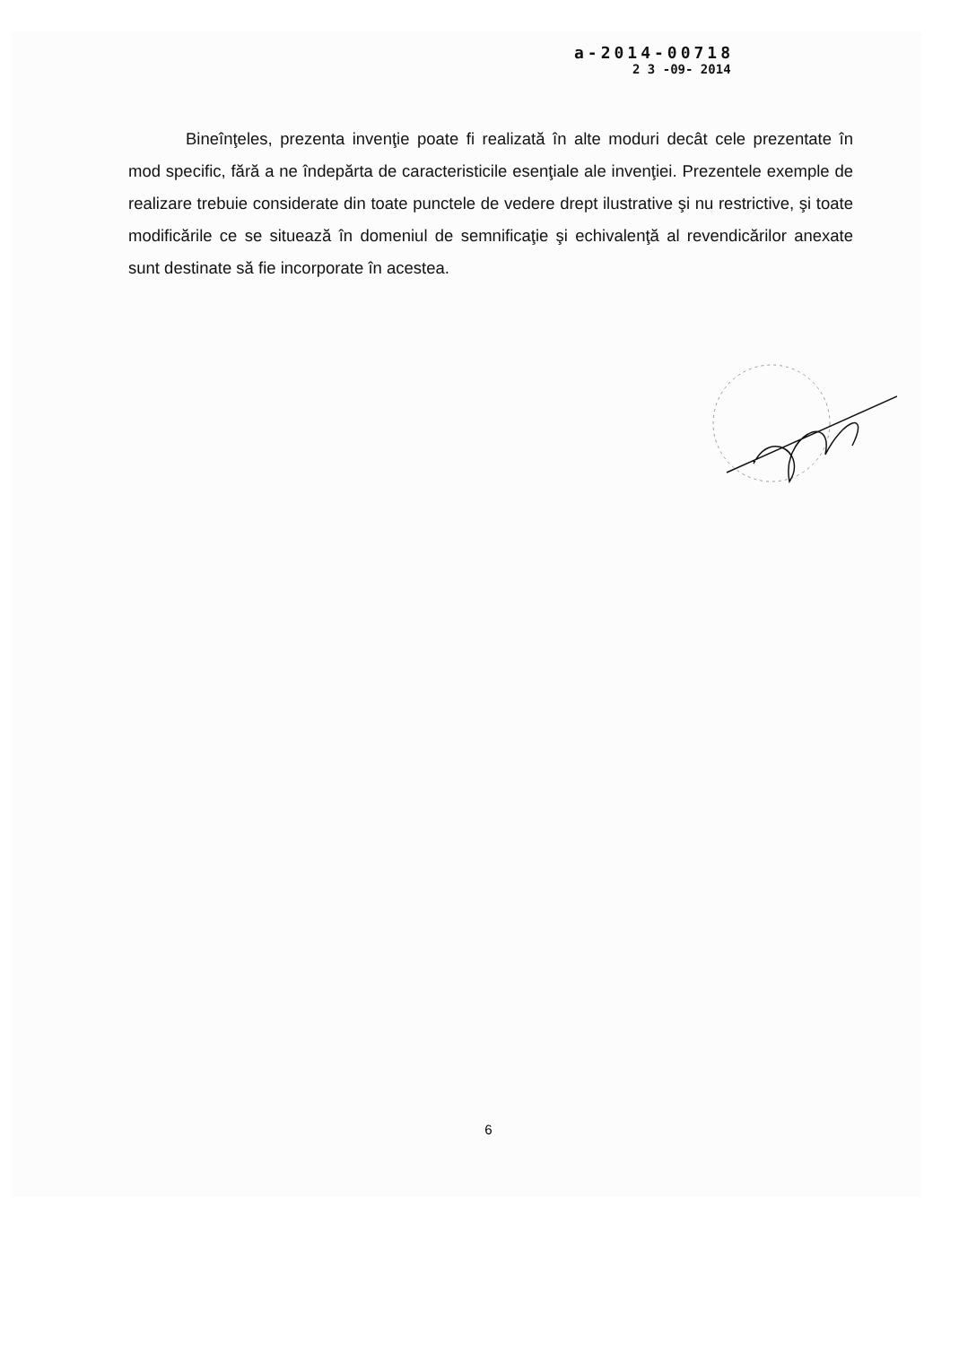a-2014-00718
2 3 -09- 2014
Bineînţeles, prezenta invenţie poate fi realizată în alte moduri decât cele prezentate în mod specific, fără a ne îndepărta de caracteristicile esenţiale ale invenţiei. Prezentele exemple de realizare trebuie considerate din toate punctele de vedere drept ilustrative şi nu restrictive, şi toate modificările ce se situează în domeniul de semnificaţie şi echivalenţă al revendicărilor anexate sunt destinate să fie incorporate în acestea.
6